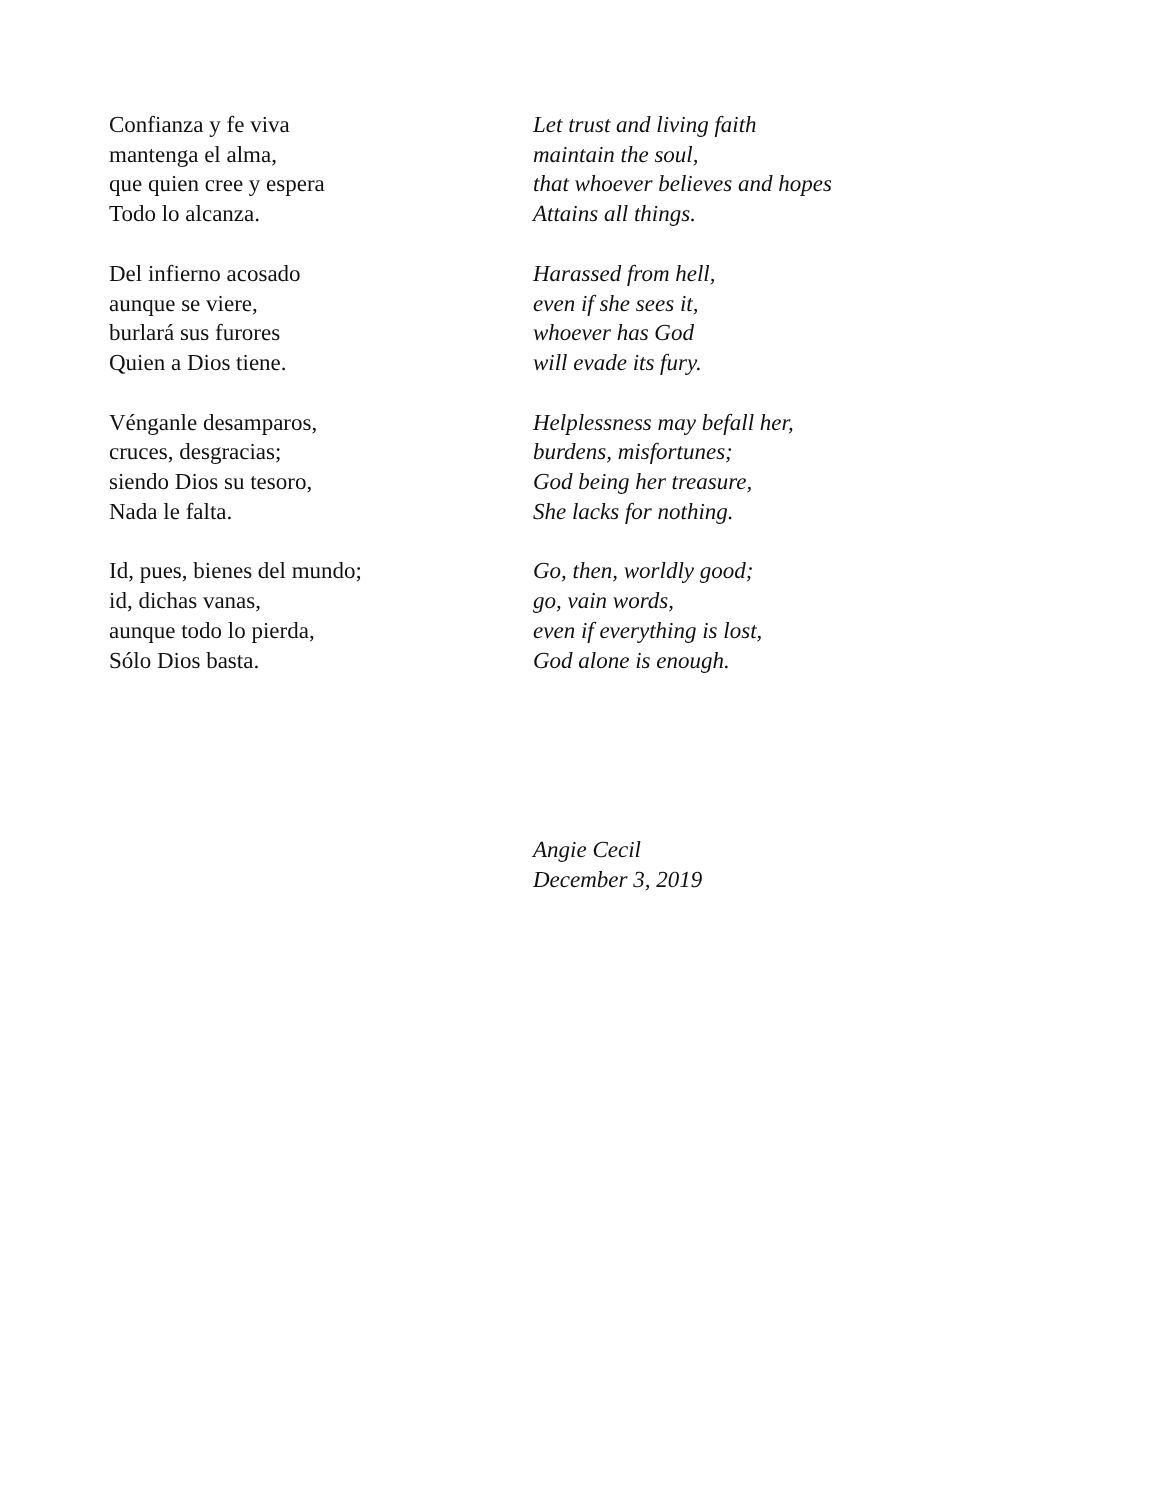Confianza y fe viva
mantenga el alma,
que quien cree y espera
Todo lo alcanza.
Let trust and living faith
maintain the soul,
that whoever believes and hopes
Attains all things.
Del infierno acosado
aunque se viere,
burlará sus furores
Quien a Dios tiene.
Harassed from hell,
even if she sees it,
whoever has God
will evade its fury.
Vénganle desamparos,
cruces, desgracias;
siendo Dios su tesoro,
Nada le falta.
Helplessness may befall her,
burdens, misfortunes;
God being her treasure,
She lacks for nothing.
Id, pues, bienes del mundo;
id, dichas vanas,
aunque todo lo pierda,
Sólo Dios basta.
Go, then, worldly good;
go, vain words,
even if everything is lost,
God alone is enough.
Angie Cecil
December 3, 2019